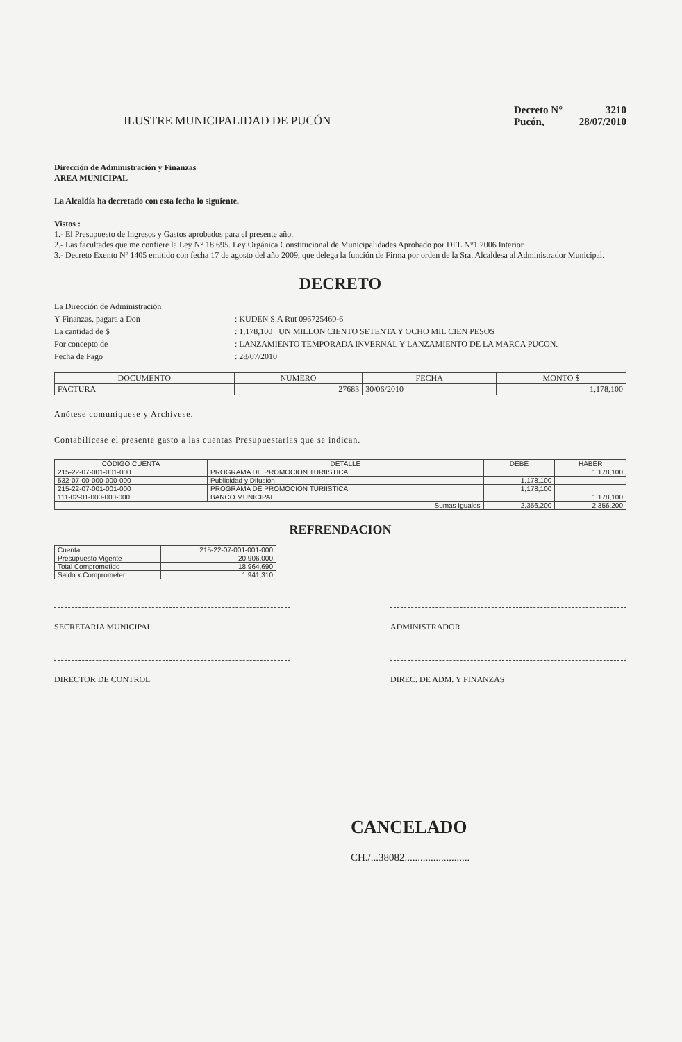ILUSTRE MUNICIPALIDAD DE PUCÓN
Decreto N° 3210
Pucón, 28/07/2010
Dirección de Administración y Finanzas
AREA MUNICIPAL
La Alcaldía ha decretado con esta fecha lo siguiente.
Vistos :
1.- El Presupuesto de Ingresos y Gastos aprobados para el presente año.
2.- Las facultades que me confiere la Ley N° 18.695. Ley Orgánica Constitucional de Municipalidades Aprobado por DFL N°1 2006 Interior.
3.- Decreto Exento Nº 1405 emitido con fecha 17 de agosto del año 2009, que delega la función de Firma por orden de la Sra. Alcaldesa al Administrador Municipal.
DECRETO
La Dirección de Administración Y Finanzas, pagara a Don: KUDEN S.A Rut 096725460-6 La cantidad de $: 1,178,100 UN MILLON CIENTO SETENTA Y OCHO MIL CIEN PESOS Por concepto de: LANZAMIENTO TEMPORADA INVERNAL Y LANZAMIENTO DE LA MARCA PUCON. Fecha de Pago: 28/07/2010
| DOCUMENTO | NUMERO | FECHA | MONTO $ |
| --- | --- | --- | --- |
| FACTURA | 27683 | 30/06/2010 | 1,178,100 |
Anótese comuníquese y Archívese.
Contabilícese el presente gasto a las cuentas Presupuestarias que se indican.
| CÓDIGO CUENTA | DETALLE | DEBE | HABER |
| --- | --- | --- | --- |
| 215-22-07-001-001-000 | PROGRAMA DE PROMOCION TURIISTICA | | 1,178,100 |
| 532-07-00-000-000-000 | Publicidad y Difusión | 1,178,100 | |
| 215-22-07-001-001-000 | PROGRAMA DE PROMOCION TURIISTICA | 1,178,100 | |
| 111-02-01-000-000-000 | BANCO MUNICIPAL | | 1,178,100 |
| Sumas Iguales | | 2,356,200 | 2,356,200 |
REFRENDACION
| Cuenta | 215-22-07-001-001-000 |
| Presupuesto Vigente | 20,906,000 |
| Total Comprometido | 18,964,690 |
| Saldo x Comprometer | 1,941,310 |
SECRETARIA MUNICIPAL ADMINISTRADOR
DIRECTOR DE CONTROL DIREC. DE ADM. Y FINANZAS
CANCELADO
CH./...38082.........................